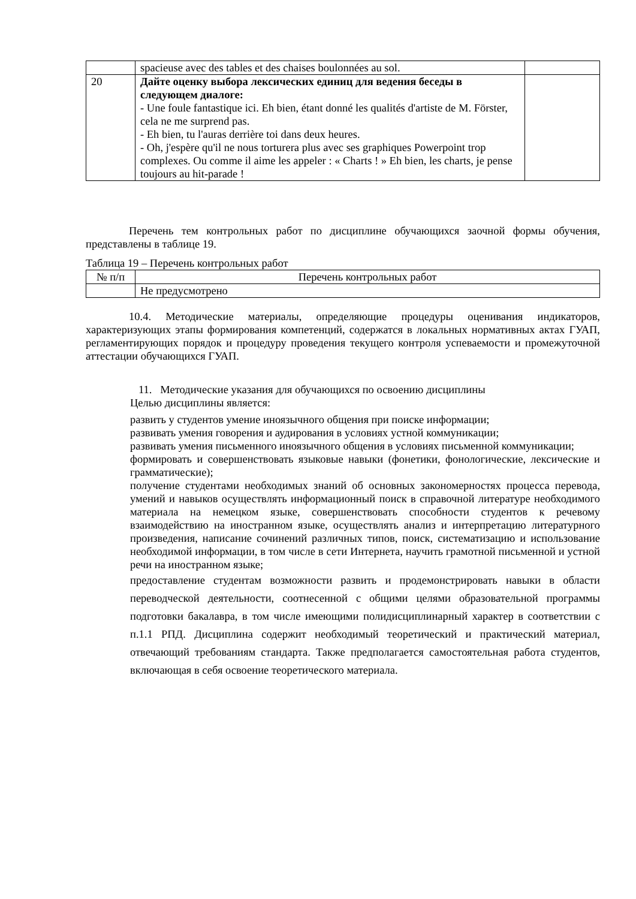| | spacieuse avec des tables et des chaises boulonnées au sol. | |
| 20 | Дайте оценку выбора лексических единиц для ведения беседы в следующем диалоге: - Une foule fantastique ici. Eh bien, étant donné les qualités d'artiste de M. Förster, cela ne me surprend pas. - Eh bien, tu l'auras derrière toi dans deux heures. - Oh, j'espère qu'il ne nous torturera plus avec ses graphiques Powerpoint trop complexes. Ou comme il aime les appeler : « Charts ! » Eh bien, les charts, je pense toujours au hit-parade ! | |
Перечень тем контрольных работ по дисциплине обучающихся заочной формы обучения, представлены в таблице 19.
Таблица 19 – Перечень контрольных работ
| № п/п | Перечень контрольных работ |
| --- | --- |
| | Не предусмотрено |
10.4. Методические материалы, определяющие процедуры оценивания индикаторов, характеризующих этапы формирования компетенций, содержатся в локальных нормативных актах ГУАП, регламентирующих порядок и процедуру проведения текущего контроля успеваемости и промежуточной аттестации обучающихся ГУАП.
11. Методические указания для обучающихся по освоению дисциплины
Целью дисциплины является:
развить у студентов умение иноязычного общения при поиске информации;
развивать умения говорения и аудирования в условиях устной коммуникации;
развивать умения письменного иноязычного общения в условиях письменной коммуникации;
формировать и совершенствовать языковые навыки (фонетики, фонологические, лексические и грамматические);
получение студентами необходимых знаний об основных закономерностях процесса перевода, умений и навыков осуществлять информационный поиск в справочной литературе необходимого материала на немецком языке, совершенствовать способности студентов к речевому взаимодействию на иностранном языке, осуществлять анализ и интерпретацию литературного произведения, написание сочинений различных типов, поиск, систематизацию и использование необходимой информации, в том числе в сети Интернета, научить грамотной письменной и устной речи на иностранном языке;
предоставление студентам возможности развить и продемонстрировать навыки в области переводческой деятельности, соотнесенной с общими целями образовательной программы подготовки бакалавра, в том числе имеющими полидисциплинарный характер в соответствии с п.1.1 РПД. Дисциплина содержит необходимый теоретический и практический материал, отвечающий требованиям стандарта. Также предполагается самостоятельная работа студентов, включающая в себя освоение теоретического материала.